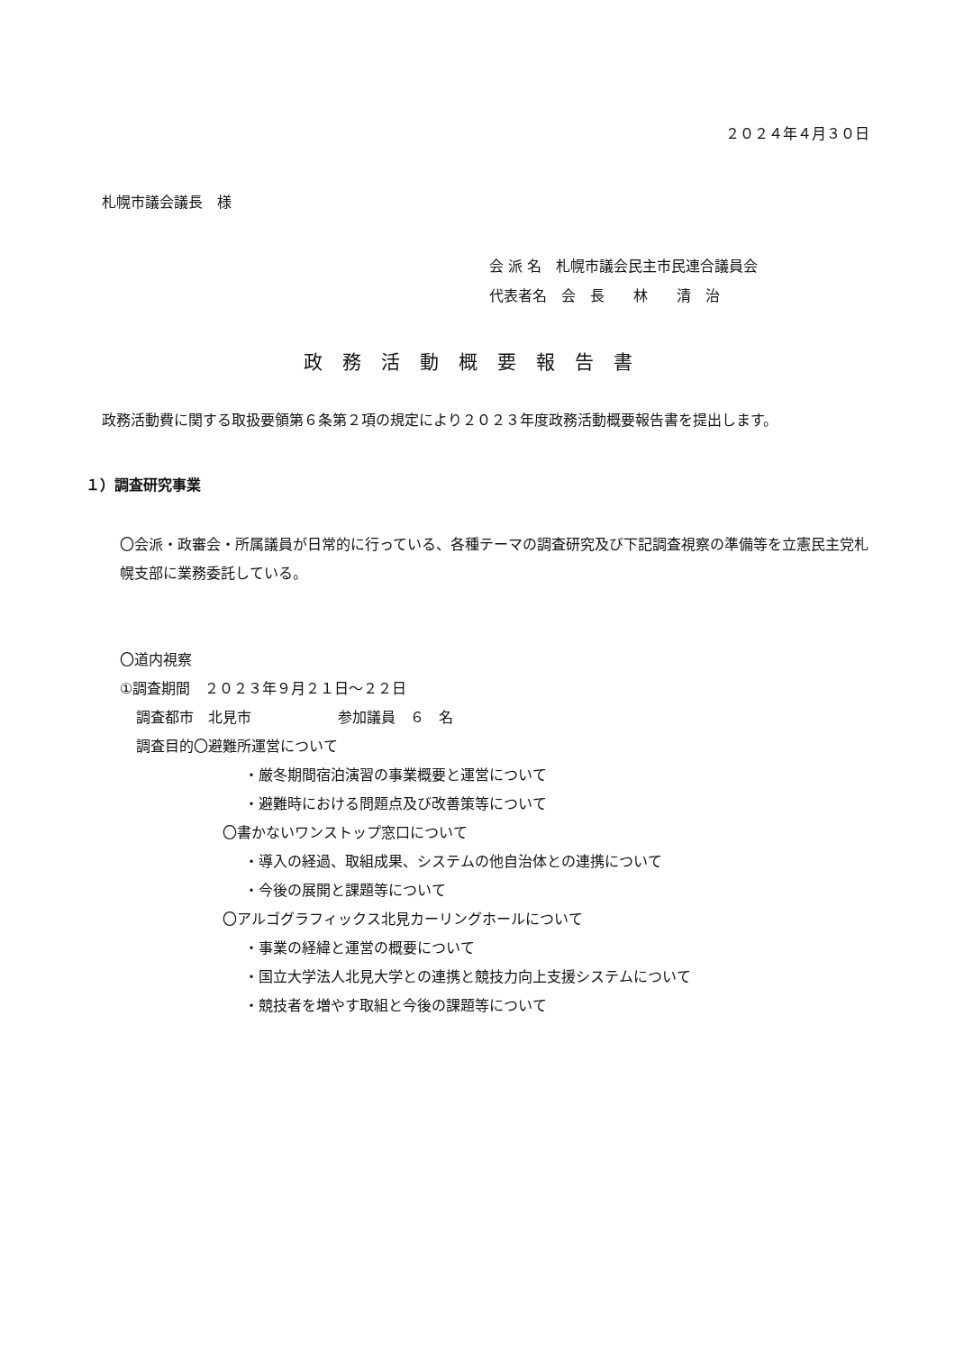２０２４年４月３０日
札幌市議会議長　様
会 派 名　札幌市議会民主市民連合議員会
代表者名　会　長　　林　　清　治
政務活動概要報告書
政務活動費に関する取扱要領第６条第２項の規定により２０２３年度政務活動概要報告書を提出します。
１）調査研究事業
〇会派・政審会・所属議員が日常的に行っている、各種テーマの調査研究及び下記調査視察の準備等を立憲民主党札幌支部に業務委託している。
〇道内視察
①調査期間　２０２３年９月２１日～２２日
調査都市　北見市　　　　　　参加議員　６　名
調査目的〇避難所運営について
・厳冬期間宿泊演習の事業概要と運営について
・避難時における問題点及び改善策等について
〇書かないワンストップ窓口について
・導入の経過、取組成果、システムの他自治体との連携について
・今後の展開と課題等について
〇アルゴグラフィックス北見カーリングホールについて
・事業の経緯と運営の概要について
・国立大学法人北見大学との連携と競技力向上支援システムについて
・競技者を増やす取組と今後の課題等について